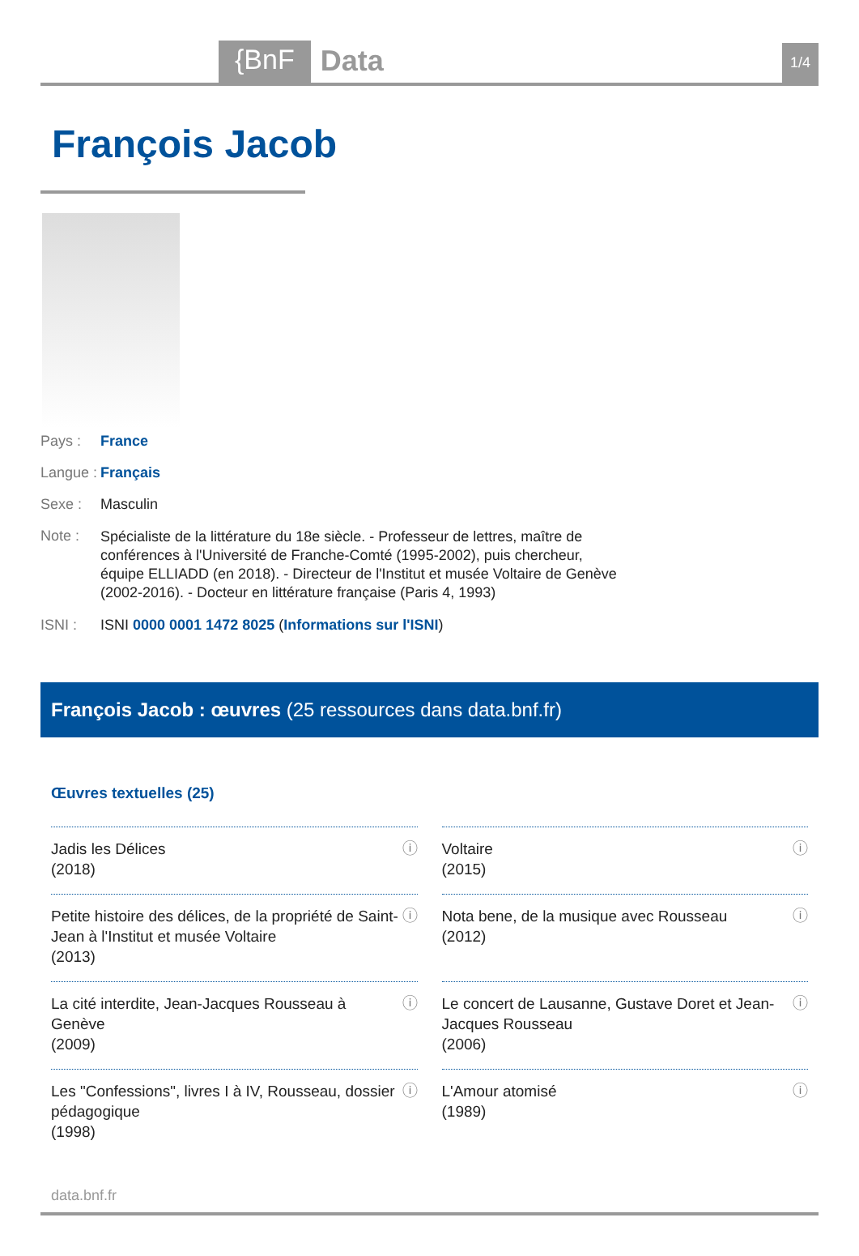{BnF
Data
1/4
François Jacob
Pays : France
Langue :
Français
Sexe : Masculin
Note :
Spécialiste de la littérature du 18e siècle. - Professeur de lettres, maître de conférences à l'Université de Franche-Comté (1995-2002), puis chercheur, équipe ELLIADD (en 2018). - Directeur de l'Institut et musée Voltaire de Genève (2002-2016). - Docteur en littérature française (Paris 4, 1993)
ISNI : ISNI 0000 0001 1472 8025 (Informations sur l'ISNI)
François Jacob : œuvres (25 ressources dans data.bnf.fr)
Œuvres textuelles (25)
Jadis les Délices
(2018)
ⓘ
Voltaire
(2015)
ⓘ
Petite histoire des délices, de la propriété de Saint-Jean à l'Institut et musée Voltaire
(2013)
ⓘ
Nota bene, de la musique avec Rousseau
(2012)
ⓘ
La cité interdite, Jean-Jacques Rousseau à Genève
(2009)
ⓘ
Le concert de Lausanne, Gustave Doret et Jean-Jacques Rousseau
(2006)
ⓘ
Les "Confessions", livres I à IV, Rousseau, dossier pédagogique
(1998)
ⓘ
L'Amour atomisé
(1989)
ⓘ
data.bnf.fr